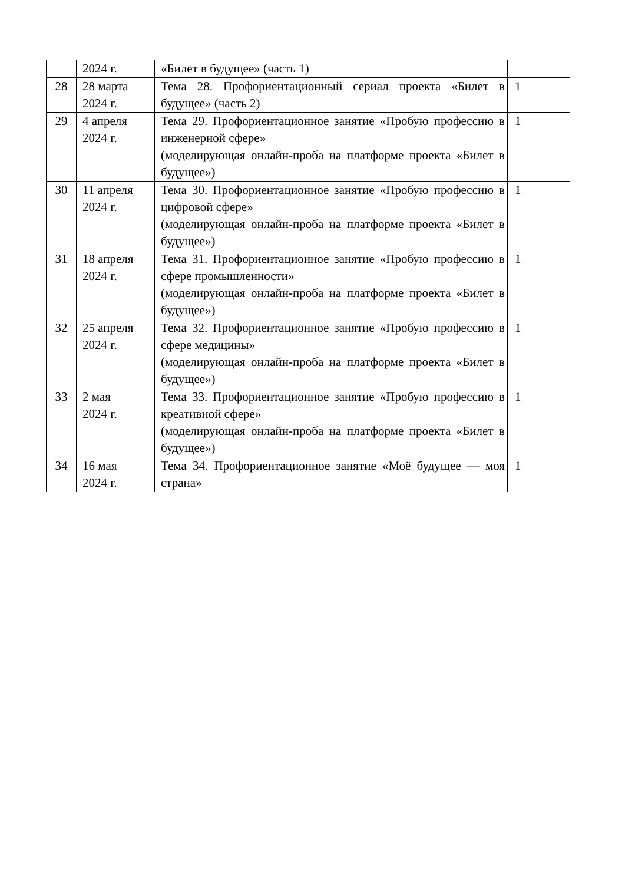| | 2024 г. | «Билет в будущее» (часть 1) | |
| 28 | 28 марта 2024 г. | Тема 28. Профориентационный сериал проекта «Билет в будущее» (часть 2) | 1 |
| 29 | 4 апреля 2024 г. | Тема 29. Профориентационное занятие «Пробую профессию в инженерной сфере» (моделирующая онлайн-проба на платформе проекта «Билет в будущее») | 1 |
| 30 | 11 апреля 2024 г. | Тема 30. Профориентационное занятие «Пробую профессию в цифровой сфере» (моделирующая онлайн-проба на платформе проекта «Билет в будущее») | 1 |
| 31 | 18 апреля 2024 г. | Тема 31. Профориентационное занятие «Пробую профессию в сфере промышленности» (моделирующая онлайн-проба на платформе проекта «Билет в будущее») | 1 |
| 32 | 25 апреля 2024 г. | Тема 32. Профориентационное занятие «Пробую профессию в сфере медицины» (моделирующая онлайн-проба на платформе проекта «Билет в будущее») | 1 |
| 33 | 2 мая 2024 г. | Тема 33. Профориентационное занятие «Пробую профессию в креативной сфере» (моделирующая онлайн-проба на платформе проекта «Билет в будущее») | 1 |
| 34 | 16 мая 2024 г. | Тема 34. Профориентационное занятие «Моё будущее — моя страна» | 1 |